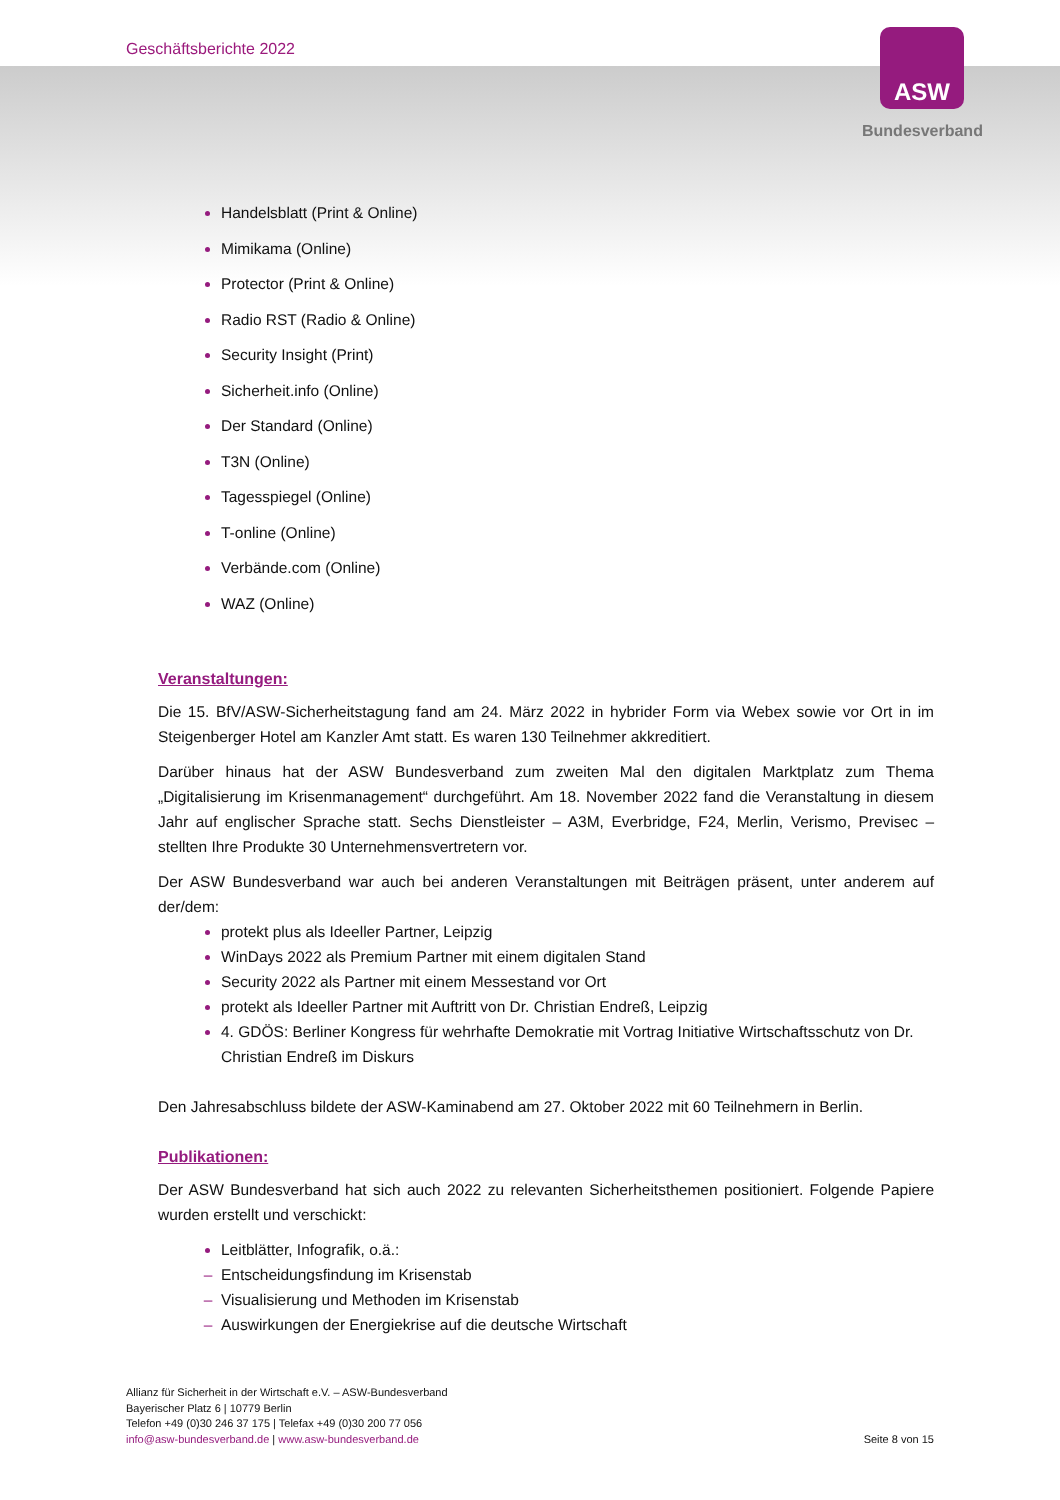Geschäftsberichte 2022 ASW
Bundesverband
Handelsblatt (Print & Online)
Mimikama (Online)
Protector (Print & Online)
Radio RST (Radio & Online)
Security Insight (Print)
Sicherheit.info (Online)
Der Standard (Online)
T3N (Online)
Tagesspiegel (Online)
T-online (Online)
Verbände.com (Online)
WAZ (Online)
Veranstaltungen:
Die 15. BfV/ASW-Sicherheitstagung fand am 24. März 2022 in hybrider Form via Webex sowie vor Ort in im Steigenberger Hotel am Kanzler Amt statt. Es waren 130 Teilnehmer akkreditiert.
Darüber hinaus hat der ASW Bundesverband zum zweiten Mal den digitalen Marktplatz zum Thema „Digitalisierung im Krisenmanagement“ durchgeführt. Am 18. November 2022 fand die Veranstaltung in diesem Jahr auf englischer Sprache statt. Sechs Dienstleister – A3M, Everbridge, F24, Merlin, Verismo, Previsec – stellten Ihre Produkte 30 Unternehmensvertretern vor.
Der ASW Bundesverband war auch bei anderen Veranstaltungen mit Beiträgen präsent, unter anderem auf der/dem:
protekt plus als Ideeller Partner, Leipzig
WinDays 2022 als Premium Partner mit einem digitalen Stand
Security 2022 als Partner mit einem Messestand vor Ort
protekt als Ideeller Partner mit Auftritt von Dr. Christian Endreß, Leipzig
4. GDÖS: Berliner Kongress für wehrhafte Demokratie mit Vortrag Initiative Wirtschaftsschutz von Dr. Christian Endreß im Diskurs
Den Jahresabschluss bildete der ASW-Kaminabend am 27. Oktober 2022 mit 60 Teilnehmern in Berlin.
Publikationen:
Der ASW Bundesverband hat sich auch 2022 zu relevanten Sicherheitsthemen positioniert. Folgende Papiere wurden erstellt und verschickt:
Leitblätter, Infografik, o.ä.:
Entscheidungsfindung im Krisenstab
Visualisierung und Methoden im Krisenstab
Auswirkungen der Energiekrise auf die deutsche Wirtschaft
Allianz für Sicherheit in der Wirtschaft e.V. – ASW-Bundesverband
Bayerischer Platz 6 | 10779 Berlin
Telefon +49 (0)30 246 37 175 | Telefax +49 (0)30 200 77 056
info@asw-bundesverband.de | www.asw-bundesverband.de
Seite 8 von 15